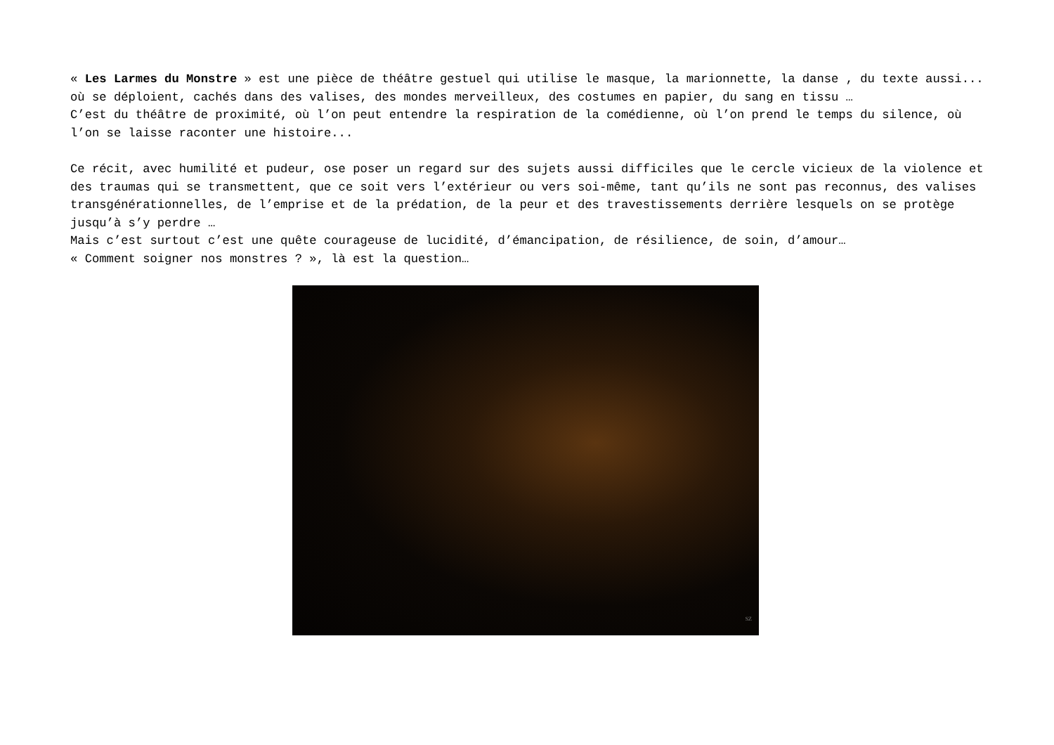« Les Larmes du Monstre » est une pièce de théâtre gestuel qui utilise le masque, la marionnette, la danse , du texte aussi... où se déploient, cachés dans des valises, des mondes merveilleux, des costumes en papier, du sang en tissu …
C’est du théâtre de proximité, où l’on peut entendre la respiration de la comédienne, où l’on prend le temps du silence, où l’on se laisse raconter une histoire...
Ce récit, avec humilité et pudeur, ose poser un regard sur des sujets aussi difficiles que le cercle vicieux de la violence et des traumas qui se transmettent, que ce soit vers l’extérieur ou vers soi-même, tant qu’ils ne sont pas reconnus, des valises transgénérationnelles, de l’emprise et de la prédation, de la peur et des travestissements derrière lesquels on se protège jusqu’à s’y perdre …
Mais c’est surtout c’est une quête courageuse de lucidité, d’émancipation, de résilience, de soin, d’amour…
« Comment soigner nos monstres ? », là est la question…
SZ